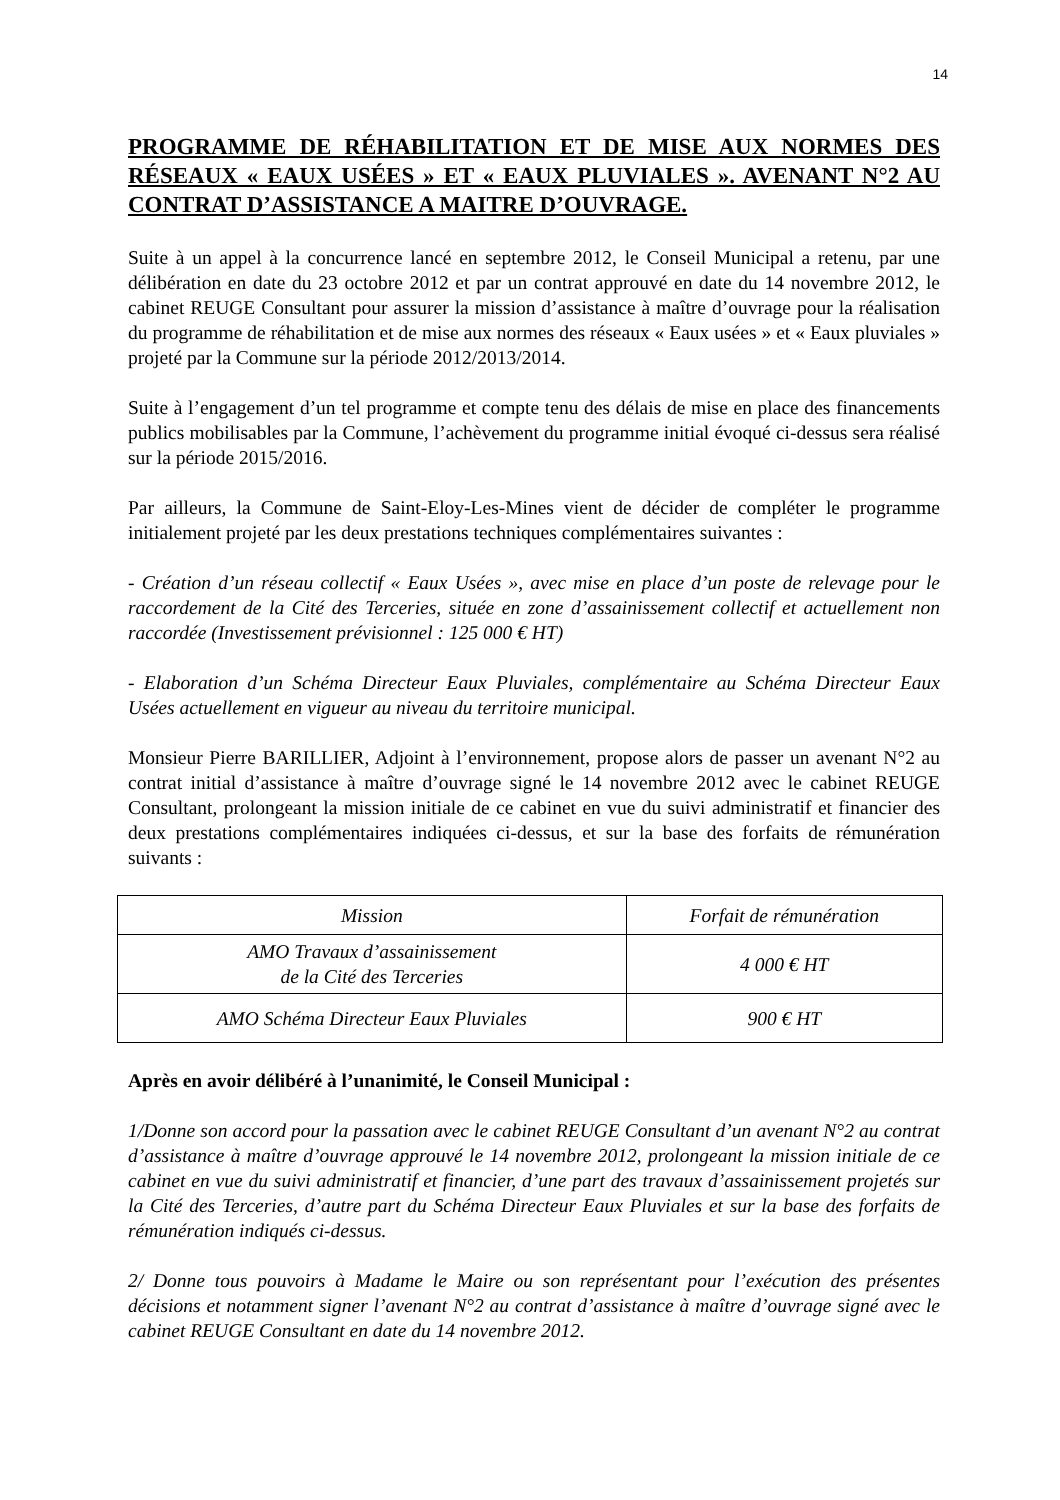14
PROGRAMME DE RÉHABILITATION ET DE MISE AUX NORMES DES RÉSEAUX « EAUX USÉES » ET « EAUX PLUVIALES ». AVENANT N°2 AU CONTRAT D’ASSISTANCE A MAITRE D’OUVRAGE.
Suite à un appel à la concurrence lancé en septembre 2012, le Conseil Municipal a retenu, par une délibération en date du 23 octobre 2012 et par un contrat approuvé en date du 14 novembre 2012, le cabinet REUGE Consultant pour assurer la mission d’assistance à maître d’ouvrage pour la réalisation du programme de réhabilitation et de mise aux normes des réseaux « Eaux usées » et « Eaux pluviales » projeté par la Commune sur la période 2012/2013/2014.
Suite à l’engagement d’un tel programme et compte tenu des délais de mise en place des financements publics mobilisables par la Commune, l’achèvement du programme initial évoqué ci-dessus sera réalisé sur la période 2015/2016.
Par ailleurs, la Commune de Saint-Eloy-Les-Mines vient de décider de compléter le programme initialement projeté par les deux prestations techniques complémentaires suivantes :
- Création d’un réseau collectif « Eaux Usées », avec mise en place d’un poste de relevage pour le raccordement de la Cité des Terceries, située en zone d’assainissement collectif et actuellement non raccordée (Investissement prévisionnel : 125 000 € HT)
- Elaboration d’un Schéma Directeur Eaux Pluviales, complémentaire au Schéma Directeur Eaux Usées actuellement en vigueur au niveau du territoire municipal.
Monsieur Pierre BARILLIER, Adjoint à l’environnement, propose alors de passer un avenant N°2 au contrat initial d’assistance à maître d’ouvrage signé le 14 novembre 2012 avec le cabinet REUGE Consultant, prolongeant la mission initiale de ce cabinet en vue du suivi administratif et financier des deux prestations complémentaires indiquées ci-dessus, et sur la base des forfaits de rémunération suivants :
| Mission | Forfait de rémunération |
| --- | --- |
| AMO Travaux d’assainissement de la Cité des Terceries | 4 000 € HT |
| AMO Schéma Directeur Eaux Pluviales | 900 € HT |
Après en avoir délibéré à l’unanimité, le Conseil Municipal :
1/Donne son accord pour la passation avec le cabinet REUGE Consultant d’un avenant N°2 au contrat d’assistance à maître d’ouvrage approuvé le 14 novembre 2012, prolongeant la mission initiale de ce cabinet en vue du suivi administratif et financier, d’une part des travaux d’assainissement projetés sur la Cité des Terceries, d’autre part du Schéma Directeur Eaux Pluviales et sur la base des forfaits de rémunération indiqués ci-dessus.
2/ Donne tous pouvoirs à Madame le Maire ou son représentant pour l’exécution des présentes décisions et notamment signer l’avenant N°2 au contrat d’assistance à maître d’ouvrage signé avec le cabinet REUGE Consultant en date du 14 novembre 2012.